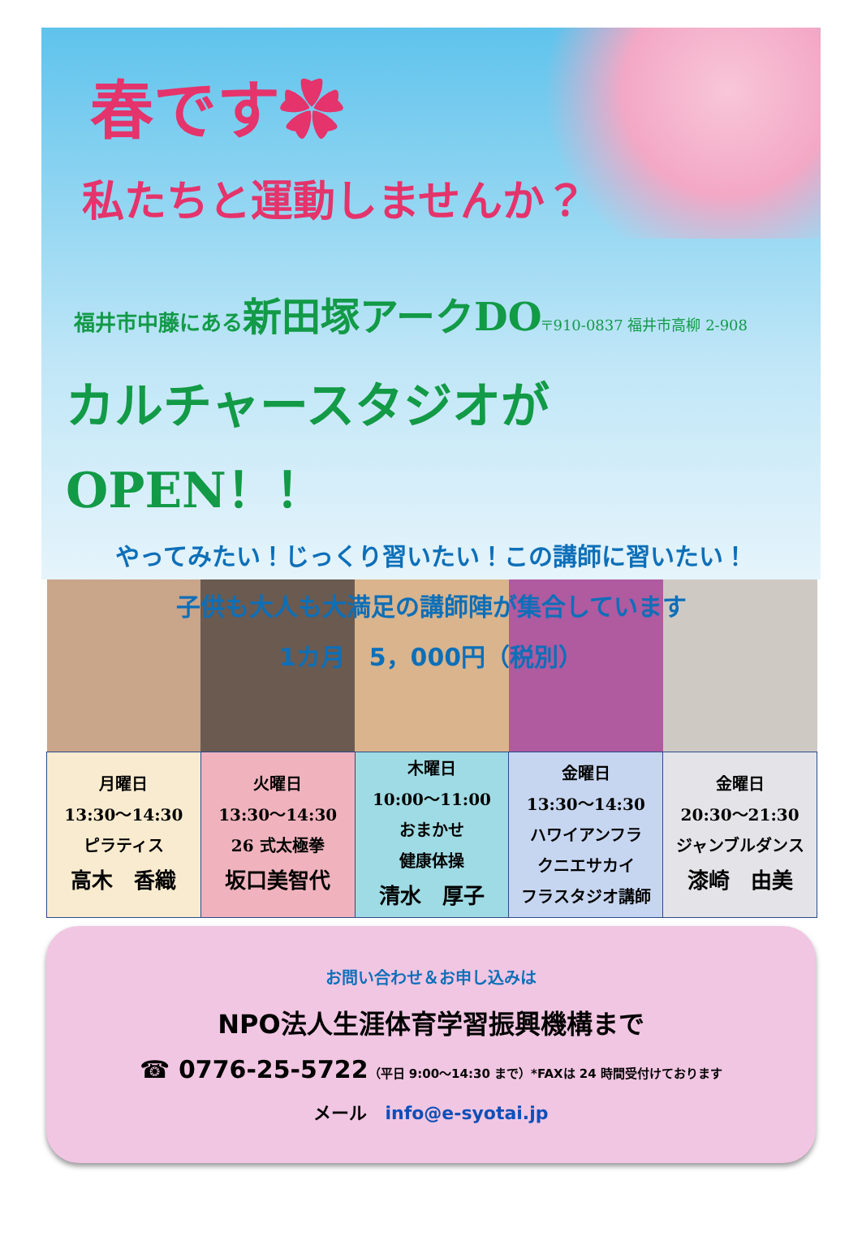春です✿
私たちと運動しませんか？
福井市中藤にある新田塚アークDO〒910-0837 福井市高柳 2-908
カルチャースタジオがOPEN！！
やってみたい！じっくり習いたい！この講師に習いたい！
子供も大人も大満足の講師陣が集合しています
1カ月　5，000円（税別）
| 月曜日 13:30～14:30 ピラティス 高木 香織 | 火曜日 13:30～14:30 26 式太極拳 坂口美智代 | 木曜日 10:00～11:00 おまかせ 健康体操 清水 厚子 | 金曜日 13:30～14:30 ハワイアンフラ クニエサカイ フラスタジオ講師 | 金曜日 20:30～21:30 ジャンブルダンス 漆崎 由美 |
お問い合わせ＆お申し込みは
NPO法人生涯体育学習振興機構まで
☎ 0776-25-5722（平日 9:00～14:30 まで）*FAXは 24 時間受付けております
メール　info@e-syotai.jp